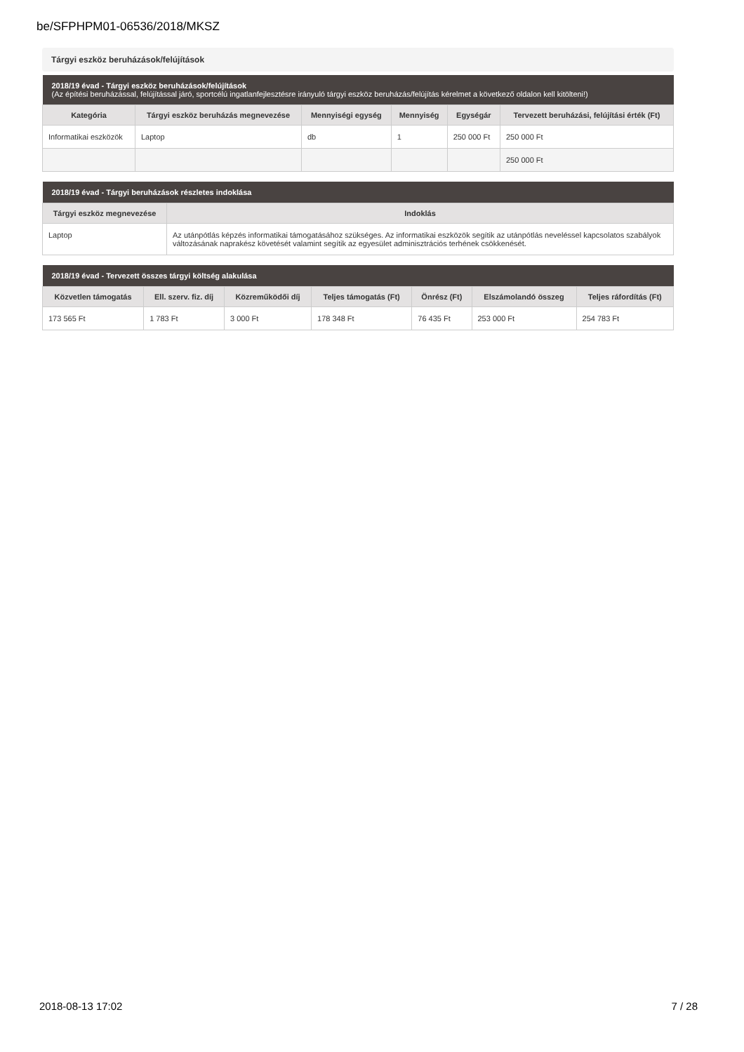be/SFPHPM01-06536/2018/MKSZ
Tárgyi eszköz beruházások/felújítások
| 2018/19 évad - Tárgyi eszköz beruházások/felújítások (Az építési beruházással, felújítással járó, sportcélú ingatlanfejlesztésre irányuló tárgyi eszköz beruházás/felújítás kérelmet a következő oldalon kell kitölteni!) | | | | | |
| --- | --- | --- | --- | --- | --- |
| Kategória | Tárgyi eszköz beruházás megnevezése | Mennyiségi egység | Mennyiség | Egységár | Tervezett beruházási, felújítási érték (Ft) |
| Informatikai eszközök | Laptop | db | 1 | 250 000 Ft | 250 000 Ft |
| | | | | | 250 000 Ft |
| 2018/19 évad - Tárgyi beruházások részletes indoklása | |
| --- | --- |
| Tárgyi eszköz megnevezése | Indoklás |
| Laptop | Az utánpótlás képzés informatikai támogatásához szükséges. Az informatikai eszközök segítik az utánpótlás neveléssel kapcsolatos szabályok változásának naprakész követését valamint segítik az egyesület adminisztrációs terhének csökkenését. |
| 2018/19 évad - Tervezett összes tárgyi költség alakulása | | | | | | |
| --- | --- | --- | --- | --- | --- | --- |
| Közvetlen támogatás | Ell. szerv. fiz. díj | Közreműködői díj | Teljes támogatás (Ft) | Önrész (Ft) | Elszámolandó összeg | Teljes ráfordítás (Ft) |
| 173 565 Ft | 1 783 Ft | 3 000 Ft | 178 348 Ft | 76 435 Ft | 253 000 Ft | 254 783 Ft |
2018-08-13 17:02 7 / 28